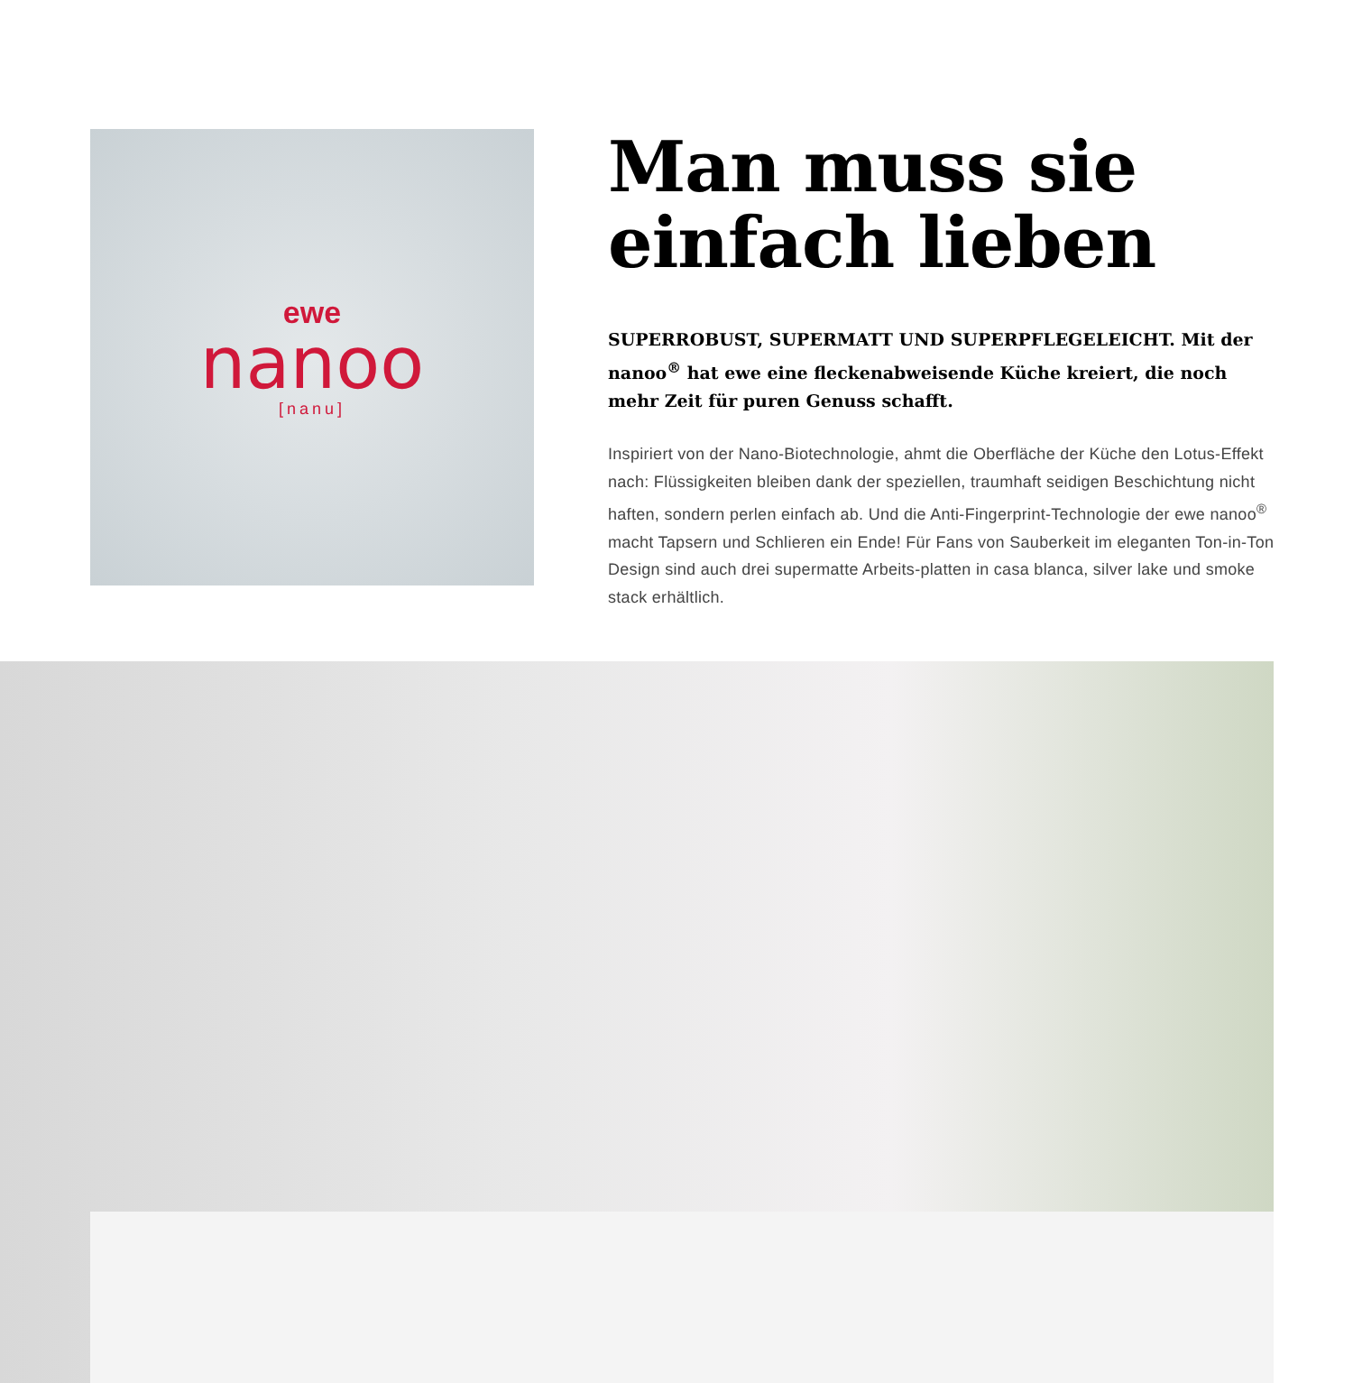ewe
nanoo
[nanu]
Man muss sie einfach lieben
SUPERROBUST, SUPERMATT UND SUPERPFLEGELEICHT. Mit der nanoo<sup>®</sup> hat ewe eine fleckenabweisende Küche kreiert, die noch mehr Zeit für puren Genuss schafft.
Inspiriert von der Nano-Biotechnologie, ahmt die Oberfläche der Küche den Lotus-Effekt nach: Flüssigkeiten bleiben dank der speziellen, traumhaft seidigen Beschichtung nicht haften, sondern perlen einfach ab. Und die Anti-Fingerprint-Technologie der ewe nanoo<sup>®</sup> macht Tapsern und Schlieren ein Ende! Für Fans von Sauberkeit im eleganten Ton-in-Ton Design sind auch drei supermatte Arbeits-platten in casa blanca, silver lake und smoke stack erhältlich.